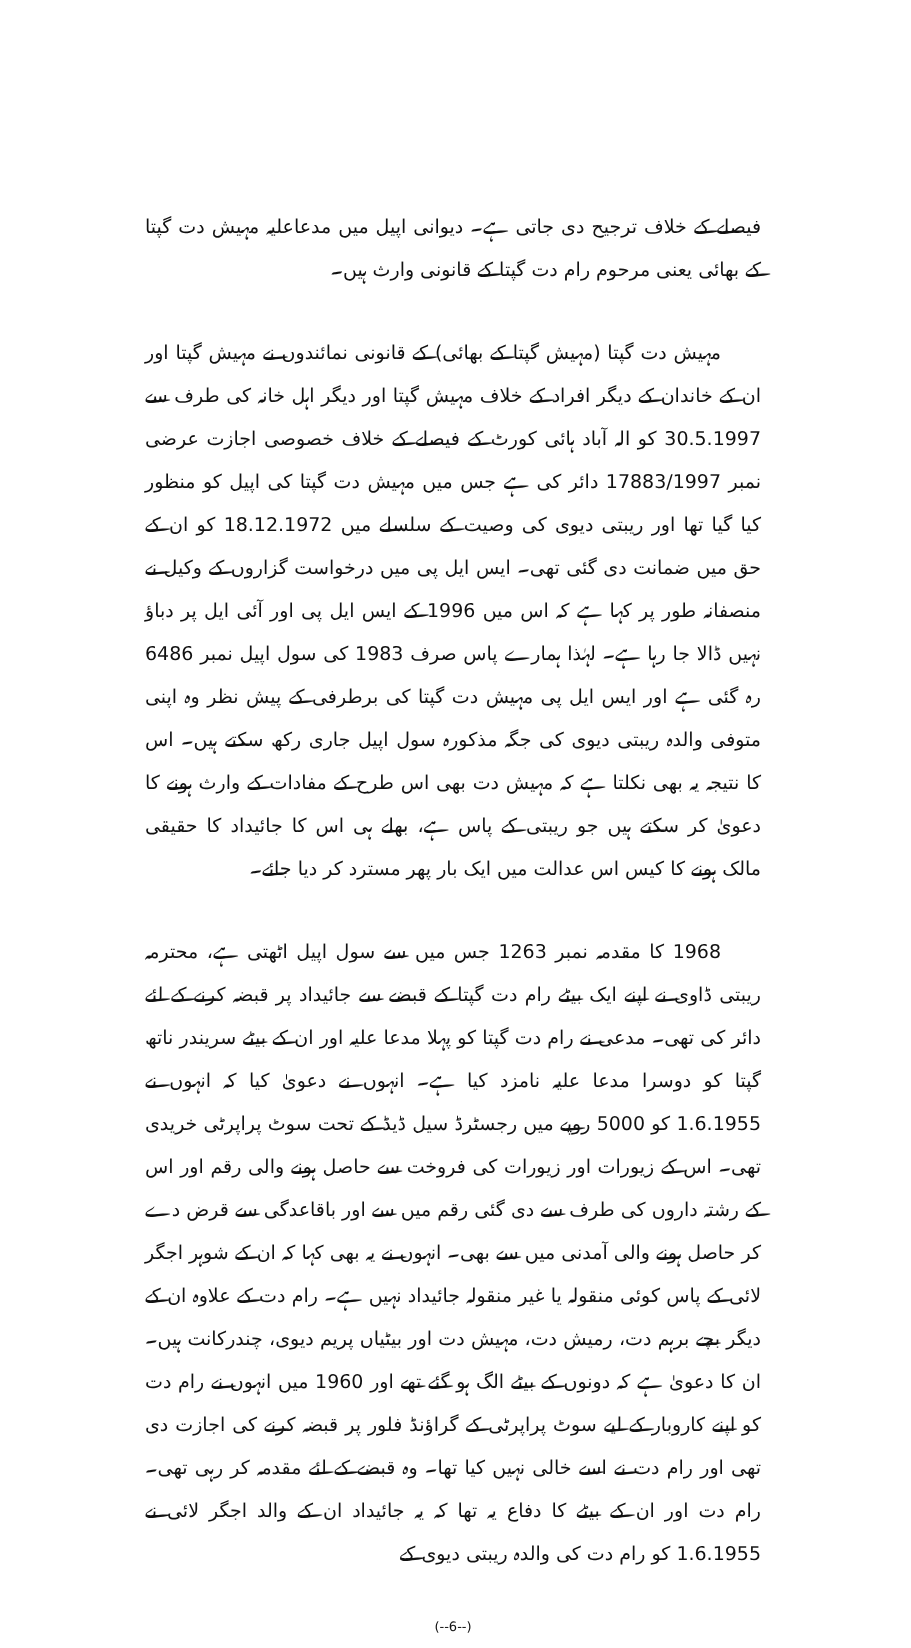فیصلے کے خلاف ترجیح دی جاتی ہے۔ دیوانی اپیل میں مدعاعلیہ مہیش دت گپتا کے بھائی یعنی مرحوم رام دت گپتا کے قانونی وارث ہیں۔
مہیش دت گپتا (مہیش گپتا کے بھائی) کے قانونی نمائندوں نے مہیش گپتا اور ان کے خاندان کے دیگر افراد کے خلاف مہیش گپتا اور دیگر اہل خانہ کی طرف سے 30.5.1997 کو الہ آباد ہائی کورٹ کے فیصلے کے خلاف خصوصی اجازت عرضی نمبر 17883/1997 دائر کی ہے جس میں مہیش دت گپتا کی اپیل کو منظور کیا گیا تھا اور ریبتی دیوی کی وصیت کے سلسلے میں 18.12.1972 کو ان کے حق میں ضمانت دی گئی تھی۔ ایس ایل پی میں درخواست گزاروں کے وکیل نے منصفانہ طور پر کہا ہے کہ اس میں 1996 کے ایس ایل پی اور آئی ایل پر دباؤ نہیں ڈالا جا رہا ہے۔ لہٰذا ہمارے پاس صرف 1983 کی سول اپیل نمبر 6486 رہ گئی ہے اور ایس ایل پی مہیش دت گپتا کی برطرفی کے پیش نظر وہ اپنی متوفی والدہ ریبتی دیوی کی جگہ مذکورہ سول اپیل جاری رکھ سکتے ہیں۔ اس کا نتیجہ یہ بھی نکلتا ہے کہ مہیش دت بھی اس طرح کے مفادات کے وارث ہونے کا دعویٰ کر سکتے ہیں جو ریبتی کے پاس ہے، بھلے ہی اس کا جائیداد کا حقیقی مالک ہونے کا کیس اس عدالت میں ایک بار پھر مسترد کر دیا جائے۔
1968 کا مقدمہ نمبر 1263 جس میں سے سول اپیل اٹھتی ہے، محترمہ ریبتی ڈاوی نے اپنے ایک بیٹے رام دت گپتا کے قبضے سے جائیداد پر قبضہ کرنے کے لئے دائر کی تھی۔ مدعی نے رام دت گپتا کو پہلا مدعا علیہ اور ان کے بیٹے سریندر ناتھ گپتا کو دوسرا مدعا علیہ نامزد کیا ہے۔ انہوں نے دعویٰ کیا کہ انہوں نے 1.6.1955 کو 5000 روپے میں رجسٹرڈ سیل ڈیڈ کے تحت سوٹ پراپرٹی خریدی تھی۔ اس کے زیورات اور زیورات کی فروخت سے حاصل ہونے والی رقم اور اس کے رشتہ داروں کی طرف سے دی گئی رقم میں سے اور باقاعدگی سے قرض دے کر حاصل ہونے والی آمدنی میں سے بھی۔ انہوں نے یہ بھی کہا کہ ان کے شوہر اجگر لائی کے پاس کوئی منقولہ یا غیر منقولہ جائیداد نہیں ہے۔ رام دت کے علاوہ ان کے دیگر بچے برہم دت، رمیش دت، مہیش دت اور بیٹیاں پریم دیوی، چندرکانت ہیں۔ ان کا دعویٰ ہے کہ دونوں کے بیٹے الگ ہو گئے تھے اور 1960 میں انہوں نے رام دت کو اپنے کاروبار کے لیے سوٹ پراپرٹی کے گراؤنڈ فلور پر قبضہ کرنے کی اجازت دی تھی اور رام دت نے اسے خالی نہیں کیا تھا۔ وہ قبضے کے لئے مقدمہ کر رہی تھی۔ رام دت اور ان کے بیٹے کا دفاع یہ تھا کہ یہ جائیداد ان کے والد اجگر لائی نے 1.6.1955 کو رام دت کی والدہ ریبتی دیوی کے
(--6--)